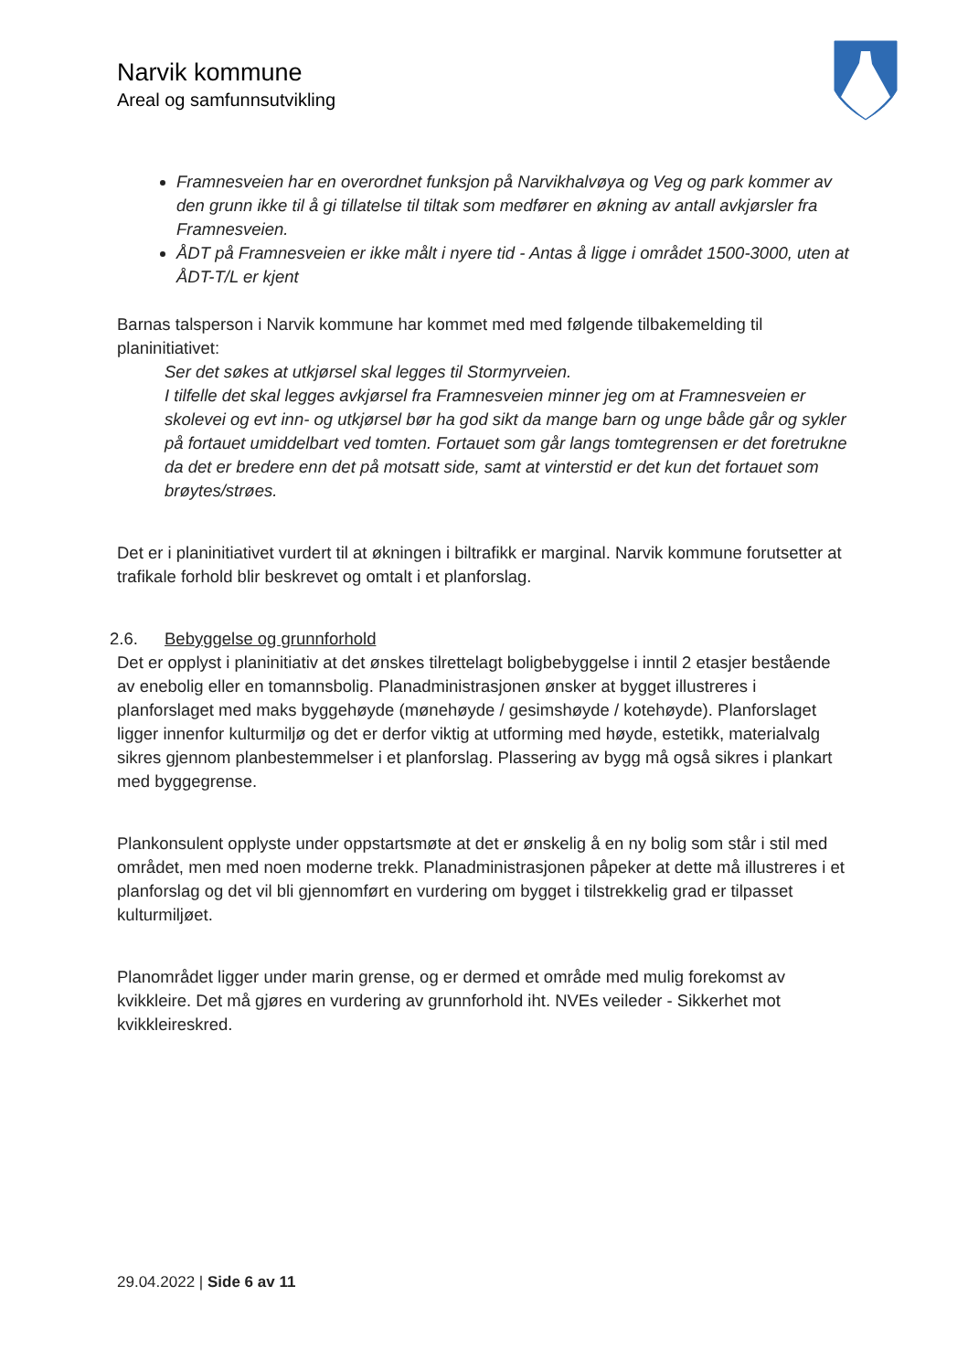Narvik kommune
Areal og samfunnsutvikling
Framnesveien har en overordnet funksjon på Narvikhalvøya og Veg og park kommer av den grunn ikke til å gi tillatelse til tiltak som medfører en økning av antall avkjørsler fra Framnesveien.
ÅDT på Framnesveien er ikke målt i nyere tid - Antas å ligge i området 1500-3000, uten at ÅDT-T/L er kjent
Barnas talsperson i Narvik kommune har kommet med med følgende tilbakemelding til planinitiativet:
Ser det søkes at utkjørsel skal legges til Stormyrveien.
I tilfelle det skal legges avkjørsel fra Framnesveien minner jeg om at Framnesveien er skolevei og evt inn- og utkjørsel bør ha god sikt da mange barn og unge både går og sykler på fortauet umiddelbart ved tomten. Fortauet som går langs tomtegrensen er det foretrukne da det er bredere enn det på motsatt side, samt at vinterstid er det kun det fortauet som brøytes/strøes.
Det er i planinitiativet vurdert til at økningen i biltrafikk er marginal. Narvik kommune forutsetter at trafikale forhold blir beskrevet og omtalt i et planforslag.
2.6. Bebyggelse og grunnforhold
Det er opplyst i planinitiativ at det ønskes tilrettelagt boligbebyggelse i inntil 2 etasjer bestående av enebolig eller en tomannsbolig. Planadministrasjonen ønsker at bygget illustreres i planforslaget med maks byggehøyde (mønehøyde / gesimshøyde / kotehøyde). Planforslaget ligger innenfor kulturmiljø og det er derfor viktig at utforming med høyde, estetikk, materialvalg sikres gjennom planbestemmelser i et planforslag. Plassering av bygg må også sikres i plankart med byggegrense.
Plankonsulent opplyste under oppstartsmøte at det er ønskelig å en ny bolig som står i stil med området, men med noen moderne trekk. Planadministrasjonen påpeker at dette må illustreres i et planforslag og det vil bli gjennomført en vurdering om bygget i tilstrekkelig grad er tilpasset kulturmiljøet.
Planområdet ligger under marin grense, og er dermed et område med mulig forekomst av kvikkleire. Det må gjøres en vurdering av grunnforhold iht. NVEs veileder - Sikkerhet mot kvikkleireskred.
29.04.2022 | Side 6 av 11